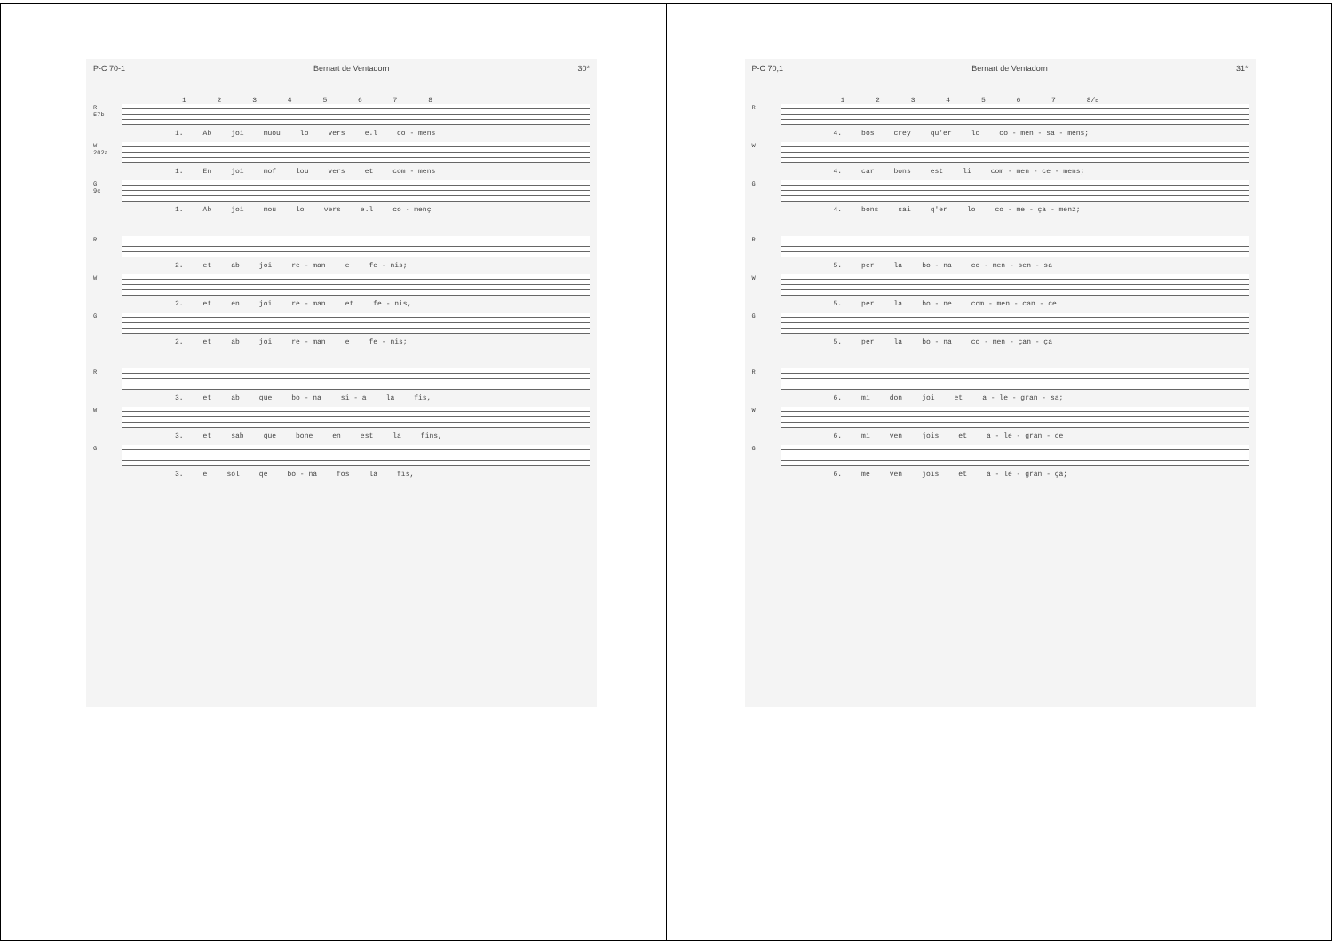P-C 70-1 Bernart de Ventadorn 30*
1 2 3 4 5 6 7 8
R
57b
1. Ab joi muou lo vers e.l co - mens
W
202a
1. En joi mof lou vers et com - mens
G
9c
1. Ab joi mou lo vers e.l co - menç
R
2. et ab joi re - man e fe - nis;
W
2. et en joi re - man et fe - nis,
G
2. et ab joi re - man e fe - nis;
R
3. et ab que bo - na si - a la fis,
W
3. et sab que bone en est la fins,
G
3. e sol qe bo - na fos la fis,
P-C 70,1 Bernart de Ventadorn 31*
1 2 3 4 5 6 7 8/𝅥
R
4. bos crey qu'er lo co - men - sa - mens;
W
4. car bons est li com - men - ce - mens;
G
4. bons sai q'er lo co - me - ça - menz;
R
5. per la bo - na co - men - sen - sa
W
5. per la bo - ne com - men - can - ce
G
5. per la bo - na co - men - çan - ça
R
6. mi don joi et a - le - gran - sa;
W
6. mi ven jois et a - le - gran - ce
G
6. me ven jois et a - le - gran - ça;